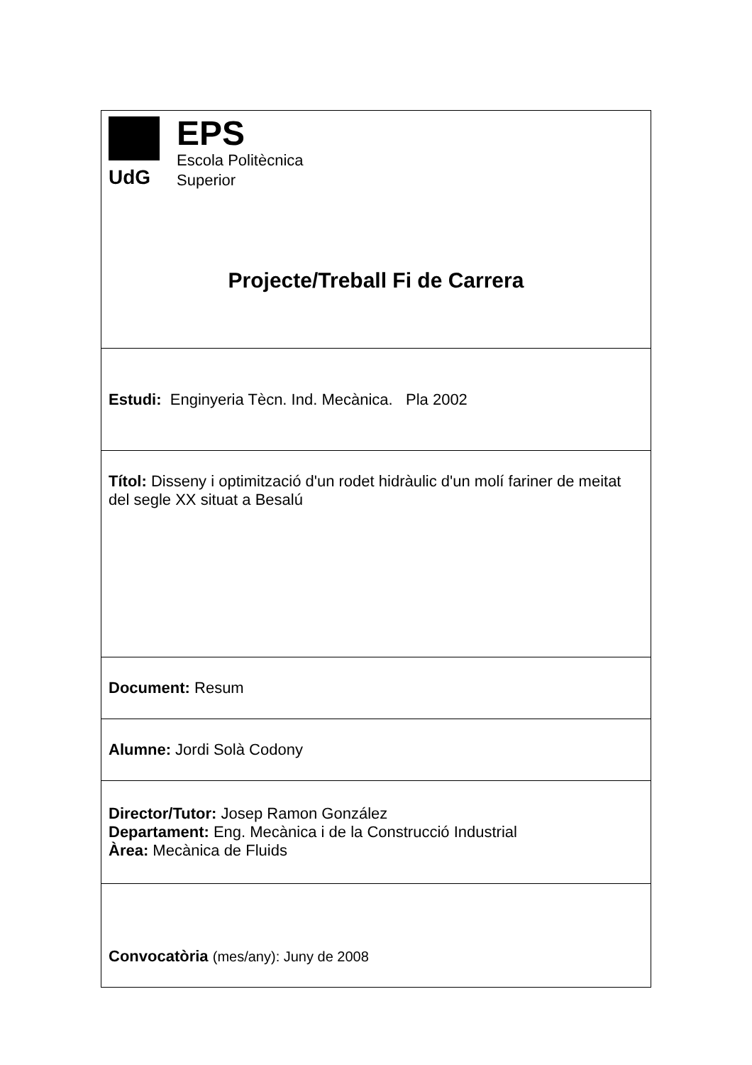| UdG EPS Escola Politècnica Superior Projecte/Treball Fi de Carrera |
| Estudi: Enginyeria Tècn. Ind. Mecànica. Pla 2002 |
| Títol: Disseny i optimització d'un rodet hidràulic d'un molí fariner de meitat del segle XX situat a Besalú |
| Document: Resum |
| Alumne: Jordi Solà Codony |
| Director/Tutor: Josep Ramon González Departament: Eng. Mecànica i de la Construcció Industrial Àrea: Mecànica de Fluids |
| Convocatòria (mes/any): Juny de 2008 |